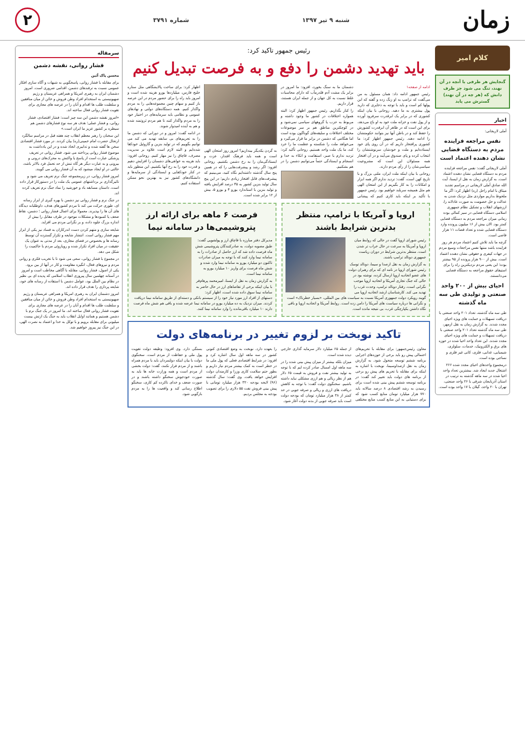زمان
شنبه ۹ تیر ۱۳۹۷ شماره ۳۷۹۱
۲
کلام امیر
گنجایش هر ظرفی با آنچه در آن نهند، تنگ می شود جز ظرف دانش که (هر چه در آن نهند) گسترش می یابد
اخبار
آملی لاریجانی:
نفس مراجعه فزاینده مردم به دستگاه قضایی نشان دهنده اعتماد است
آملی لاریجانی گفت: نفس مراجعه فزاینده مردم به دستگاه قضایی نشان دهنده اعتماد است. به گزارش زمان به نقل از ایسنا، آیت الله صادق آملی لاریجانی در مراسم تجدید میثاق با امام راحل (ره) اظهار کرد: اگر ما ملحوظ بداریم مواردی مثل نزدیک شدن به عدالت و حل خصومت به صورت عادلانه را، ارزشهای انقلاب و تشکیل نظام جمهوری اسلامی دستگاه قضایی در سیر کمالی بوده زمانی میزان مراجعه مردم به دستگاه قضایی کمتر بود. الان بیش از ۱۶ میلیون پرونده وارد دستگاه قضایی شده و تعداد قضات ۱۱ هزار قاضی است.
گرچه ما باید تلاش کنیم اعتماد مردم هر روز فزاینده باشد منتها نفس مراجعات وسیع مردم در جهات کیفری و حقوقی نشان دهنده اعتماد است. بیش از ۹۰۰ هزار پرونده از ۹۵ بیشتر بوده؛ این یعنی مردم نزدیکترین راه را برای استیفای حقوق مراجعه به دستگاه قضایی می‌دانستند.
احیای بیش از ۲۰۰ واحد صنعتی و تولیدی طی سه ماه گذشته
طی سه ماه گذشته، تعداد ۲۰۱ واحد صنعتی با دریافت تسهیلات و حمایت های ویژه احیای مجدد شدند. به گزارش زمان به نقل ازمهر، طی سه ماه گذشته تعداد ۲۰۱ واحد صنعتی با دریافت تسهیلات و حمایت های ویژه احیای مجدد شدند. این تعداد واحد احیا شده در حوزه های برق و الکترونیک، خدمات، سلولزی، شیمیایی، غذایی، فلزی، کانی غیر فلزی و نساجی بوده است.
درمجموع واحدهای احیای مجدد شده ۲۶۶ اشتغال جدید ایجاد شد. بیشترین تعداد واحد احیا شده در سه ماهه گذشته به ترتیب در استان آذربایجان شرقی با ۲۶ واحد صنعتی، تهران با ۲۰ واحد، گیلان با ۱۷ واحد بوده است.
رئیس جمهور تاکید کرد:
باید تهدید دشمن را دفع و به فرصت تبدیل کنیم
ادامه از صفحه۱
رئیس جمهور ادامه داد: همان مسئول به من می‌گفت که ترامپ به او زنگ زده و گفته که این پولها کم است و باید با توجه به ذخایری که دارید پول بیشتری به ما دهید. روحانی با بیان اینکه کشوری که در برابر یک ابرقدرت سرفرود آورده و از پول نفت و خزانه ملت خود به او باج می‌دهد، برای این است که در ظاهر آن ابرقدرت کشورش را حفظ کند و در باطن آنها نیز بتوانند حکومتشان را ادامه دهند. رئیس جمهور اظهار کرد: ما کشوری پرافتخار داریم که در آن روی پای خود ایستاده‌ایم و ملت و خودشان سرنوشتشان را انتخاب کرده و پای صندوق می‌آیند و در آن افتخار همه مسئولان این است که مشروعیت سیاسی‌شان را از رأی مردم دارند.
روحانی با بیان اینکه ملت ایران، ملتی بزرگ و با تاریخ کهن است، گفت: تردید ندارم اگر همه ابزار و امکانات را به کار بگیریم از این امتحان الهی هم مثل همیشه سربلند خواهیم بود. رئیس جمهور با تأکید بر اینکه باید کاری کنیم که پیشانی دشمنان ما به سنگ بخورد، افزود: ما امروز در برابر یک مشت آدم قلدرمآب که دارای محاسبات غلط نسبت به کل جهان و از جمله ایران هستند، قرار داریم.
را کنار بگذاریم. رئیس جمهور اظهار کرد: البته همواره اختلافات در کشور ما وجود داشته و مربوط به حزب یا گروههای سیاسی نمی‌شود و در کوچکترین مناطق هم بر سر موضوعات مختلف اختلافات و سلیقه‌های گوناگون بوده است اما هنگامی که دشمن در برابر ما قرار می‌گیرد و می‌خواهد ملت را شکسته و عظمت ما را خرد کند، ما یک ملت واحد هستیم. روحانی تأکید کرد: تردید ندارم با صبر، استقامت و اتکاء به خدا و انسجام و ایستادگی حتماً می‌توانیم دشمن را در هم بشکنیم.
به گردن یکدیگر بیندازیم؟ امروز روز امتحان الهی است و همه باید فرهنگ اقتدار، عزت و ایستادگی‌مان را به رخ دشمن بکشیم. روحانی افزود: اگر رشد و پیشرفت‌هایی را که در همین پنج سال گذشته داشته‌ایم نگاه کنید، می‌بینیم که پیشرفت‌های قابل افتخار زیادی داریم؛ در این پنج سال تولید بنزین کشور به ۴۵ درصد افزایش یافته و تولید بنزین با استاندارد یورو ۴ و یورو ۵، بیش از ۱۲ برابر شده است.
اظهار کرد: برای ساخت پالایشگاهی مثل ستاره خلیج فارس، میلیاردها یورو هزینه شده است و امروز باید راه را برای حضور مردم در این عرصه باز کنیم و سهام چنین مجموعه‌هایی را به مردم واگذار کنیم. همه دستگاه‌های دولتی و نهادهای عمومی و نظامی باید سرمایه‌های در اختیار خود را به مردم واگذار کنند تا هم مردم ثروتمند شده و هم به آینده امیدوار شوند.
در ادامه گفت: امروز و در دورانی که دشمن ما را به تحریم‌های بی سابقه تهدید می کند می توانیم بگوییم که در تولید بنزین و گازوئیل خودکفا شده‌ایم و البته لازم است علاوه بر مدیریت مصرف، قاچاق را نیز مهار کنیم. روحانی افزود: باید هزینه به خواهی‌های دشمنان را افزایش دهیم و قدرت خود را به رخ آنها بکشیم. این منظور باید در کنار خودکفایی و ایستادگی از سرمایه‌ها و دانشگاه‌های کشور نیز به بهترین نحو ممکن استفاده کنیم.
اروپا و آمریکا با ترامپ، منتظر بدترین شرایط باشند
رئیس شورای اروپا گفت در حالی که روابط میان اروپا و آمریکا به سرعت در حال خراب تر شدن است. منتظر بدترین شرایط در دوران ریاست جمهوری دونالد ترامپ باشند.
به گزارش زمان به نقل ازصدا و سیما، دونالد توسک رئیس شورای اروپا در نامه ای که برای رهبران دولت های عضو اتحادیه اروپا ارسال کرده، نوشته بود در حالی که جنگ تجاری آمریکا و اتحادیه اروپا موجب نگرانی است، رفتار دونالد ترامپ، وحدت غرب را تهدید می کند. کارشناسان ارشد اتحادیه اروپا می گویند رویکرد دولت جمهوری آمریکا نسبت به سیاست های بین المللی، «بسیار خطرناک» است و نگرانی ها درباره سیاست های آمریکا را دامن زده است. روابط آمریکا و اتحادیه اروپا و باقی نگاه داشتن یکپارچگی غرب، بی نتیجه مانده است.
فرصت ۶ ماهه برای ارائه ارز پتروشیمی‌ها در سامانه نیما
مدیرکل دفتر مبارزه با قاچاق ارز و پولشویی گفت: طبق مصوبه دولت، به صادرکنندگان پتروشیمی شش ماه فرصت داده شد که ارز حاصل از صادرات را به سامانه نیما وارد کنند که با توجه به میزان صادرات تاکنون دو میلیارد یورو به سامانه نیما وارد شده و شش ماه فرصت برای واریز ۱۰ میلیارد یورو به سامانه نیما است.
به گزارش زمان به نقل از ایسنا، امیرمحمد پرهام‌فر با بیان اینکه برخی از تقاضاهای ارز در حال حاضر به سامانه نیما سوق داده شده است، اظهار کرد: دستهای از افراد ارز مورد نیاز خود را از سیستم بانکی و دسته‌ای از طریق سامانه نیما دریافت کردند. میزان نزدیک به ده میلیارد یورو در سامانه نیما عرضه شده و باقی هم شش ماه فرصت دارند ۱۰ میلیارد باقی‌مانده را وارد سامانه نیما کنند.
تاکید نوبخت بر لزوم تغییر در برنامه‌های دولت
معاون رئیس‌جمهور: برای مقابله با تحریم‌های احتمالی پیش رو باید برخی از حوزه‌های اجرایی برنامه ششم توسعه متحول شود. به گزارش زمان به نقل ازصداوسیما، نوبخت با اشاره به اینکه برای مقابله با تحریم های پیش رو برخی از برنامه های دولت باید تغییر کند گفت: در برنامه توسعه ششم پیش بینی شده است برای رسیدن به رشد اقتصادی ۸ درصد سالانه باید ۷۷۰ هزار میلیارد تومان منابع کسب شود که برای دستیابی به این منابع کسب منابع مختلفی از جمله ۶۵ میلیارد دلار سرمایه گذاری خارجی دیده شده است.
میزان بلکه بیشتر از میزان پیش بینی شده را در سه ماهه اول امسال صادر کرده ایم که با توجه به تولید بیشتر نفت و فروش به قیمت ۶۵ دلار هم از نظر ریالی و هم ارزی مشکلی نباید داشته باشیم. سخنگوی دولت گفت: با توجه به کاهش دریافت های ارزی و ریالی و صرفه جویی در حد کمتر از ۳۸ هزار میلیارد تومان که بودجه دولت است باید صرفه جویی از بدنه دولت آغاز شود.
را بعهده دارد. نوبخت به وضع اقتصادی کنونی کشور در سه ماهه اول سال اشاره کرد و افزود: در شرایط اقتصادی فعلی که پول ملی ما در خطر است به کمک بیشتر مردم نیاز داریم و بطور حتم سلامت کاری وزرا و کارمندان دولت افزایش خواهد یافت. وی گفت: سال گذشته (۹۶) لایحه بودجه ۳۲۰ هزار میلیارد تومانی با پیش بینی فروش نفت ۵۵ دلاری را برای تصویب بودجه به مجلس بردیم.
بستگی دارد. وی افزود: وظیفه دولت تقویت پول ملی و حفاظت از مردم است. سخنگوی دولت با بیان اینکه دولتمردان باید با مردم همراه باشند و از مردم فرار نکنند، گفت: دولت بخشی از مردم است و همه وزارت خانه ها باید به صورت خودجوش سخنگو داشته باشند و در صورت ضعف و خدای ناکرده کم کاری، سخنگو اطلاع رسانی کند و واقعیت ها را به مردم بازگویی شود.
سرمقاله
فشار روانی، نقشه دشمن
محسن پاک آئین
برای مقابله با فشار روانی، پاسخگویی به شبهات و آگاه سازی افکار عمومی نسبت به ترفندهای دشمن، اقدامی ضروری است. امروز دشمنان ایران به رهبری امریکا و همراهی عربستان و رژیم صهیونیستی به استخدام افراد وطن فروش و خائن از میان منافقین و سلطنت طلب ها اقدام و آنان را در عرصه های مجازی برای تقویت فشار روانی فعال ساخته اند.
«امروز نقشه دشمن این سه چیز است: فشار اقتصادی، فشار روانی، و فشار عملی؛ هدف هر سه نوع فشارهای دشمن هم سیطره بر کشور عزیز ما ایران است.»
این سخنان را رهبر معظم انقلاب چند هفته قبل در مراسم سالگرد ارتحال حضرت امام خمینی(ره) بیان کردند. در مورد فشار اقتصادی سخن ها گفته شده و تدابیری اتخاذ شده و در این یادداشت به موضوع فشار روانی پرداخته می شود. فشار روانی در تعریف پزشکی عبارت است از پاسخ یا واکنش به محرک‌های درونی و بیرونی و به عبارت دیگر هر گاه تنش از حد تحمل فرد بالاتر باشد، حالتی در او ایجاد میشود که به آن فشار روانی می گویند.
امروز فشار روانی، در زیرمجموعه جنگ نرم تعریف می شود و تاثیرگذاری بر برداشتهای عمومی یک ملت را در دستورکار قرار داده است. داستان مسابقه باد و خورشید را نماد جنگ نرم تعریف کرده اند.
در جنگ نرم و فشار روانی نیز دشمن با بهره گیری از ابزار رسانه ای، طوری حرکت می کند تا مردم کشورهای هدف، داوطلبانه دیدگاه های آن ها را بپذیرند. معمولا برای اعمال فشار روانی ؛ دشمن، نقاط ضعف یا کمبودها و مشکلات موجود در طرف مقابل را بیش از اندازه بزرگ جلوه داده، و بر نگرانی مردم می افزاید.
شایعه سازی و متهم کردن دست اندرکاران به فساد نیز یکی از ابزار مهم فشار روانی است. انتشار شایعه و تکرار گسترده آن توسط رسانه ها و بخصوص در فضای مجازی، بعد از مدتی به عنوان یک حقیقت در میان افراد تکرار شده و رویاروئی مردم با حاکمیت را شکل می دهد.
در مجموع با فشار روانی، سعی می شود تا با تخریب فکری و روانی مردم و نیروهای فعال، انگیزه مقاومت و کار در آنها از بین برود. یکی از اصول، فشار روانی، مقابله با آگاهی مخاطب است و امروز در آستانه چهلمین سال پیروزی انقلاب اسلامی که پدیده ای بی نظیر در نظام بین الملل بود، عوامل دشمن با استفاده از رسانه های خود، شایعه پردازی را هدف قرار داده اند.
امروز دشمنان ایران به رهبری امریکا و همراهی عربستان و رژیم صهیونیستی به استخدام افراد وطن فروش و خائن از میان منافقین و سلطنت طلب ها اقدام و آنان را در عرصه های مجازی برای تقویت فشار روانی فعال ساخته اند. ما امروز در یک جنگ نرم با دشمن هستیم و همانند اوایل انقلاب باید به جنگ یک ارتش بیست میلیونی برای مقابله برویم و با توکل به خدا و اعتماد به نصرت الهی، در این جنگ نیز پیروز خواهیم شد.